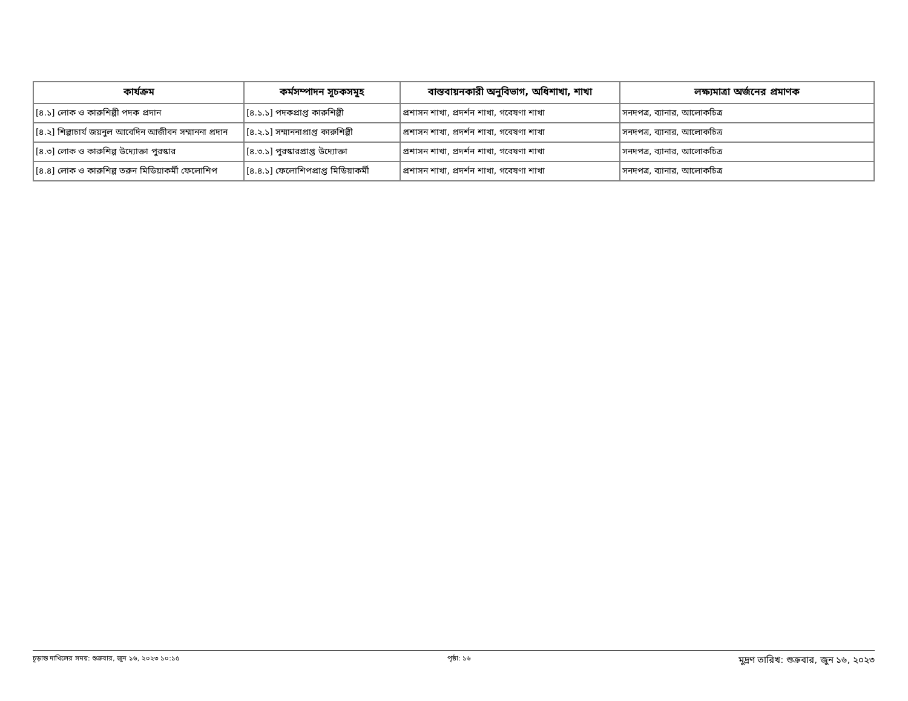| কার্যক্রম | কর্মসম্পাদন সূচকসমূহ | বাস্তবায়নকারী অনুবিভাগ, অধিশাখা, শাখা | লক্ষ্যমাত্রা অর্জনের প্রমাণক |
| --- | --- | --- | --- |
| [৪.১] লোক ও কারুশিল্পী পদক প্রদান | [৪.১.১] পদকপ্রাপ্ত কারুশিল্পী | প্রশাসন শাখা, প্রদর্শন শাখা, গবেষণা শাখা | সনদপত্র, ব্যানার, আলোকচিত্র |
| [৪.২] শিল্পাচার্য জয়নুল আবেদিন আজীবন সম্মাননা প্রদান | [৪.২.১] সম্মাননাপ্রাপ্ত কারুশিল্পী | প্রশাসন শাখা, প্রদর্শন শাখা, গবেষণা শাখা | সনদপত্র, ব্যানার, আলোকচিত্র |
| [৪.৩] লোক ও কারুশিল্প উদ্যোক্তা পুরস্কার | [৪.৩.১] পুরস্কারপ্রাপ্ত উদ্যোক্তা | প্রশাসন শাখা, প্রদর্শন শাখা, গবেষণা শাখা | সনদপত্র, ব্যানার, আলোকচিত্র |
| [৪.৪] লোক ও কারুশিল্প তরুন মিডিয়াকর্মী ফেলোশিপ | [৪.৪.১] ফেলোশিপপ্রাপ্ত মিডিয়াকর্মী | প্রশাসন শাখা, প্রদর্শন শাখা, গবেষণা শাখা | সনদপত্র, ব্যানার, আলোকচিত্র |
চূড়ান্ত দাখিলের সময়: শুক্রবার, জুন ১৬, ২০২৩ ১০:১৫ পৃষ্ঠা: ১৬ মুদ্রণ তারিখ: শুক্রবার, জুন ১৬, ২০২৩